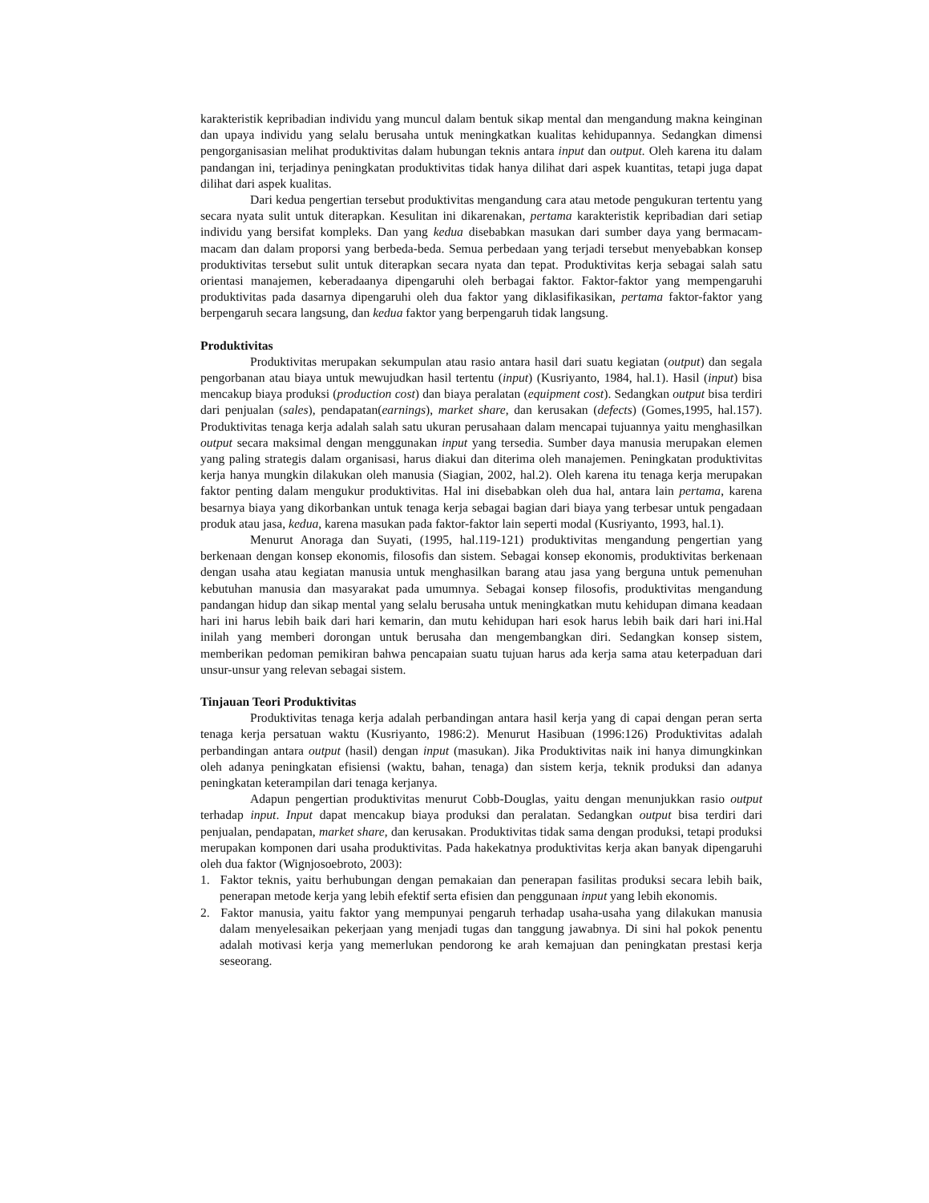karakteristik kepribadian individu yang muncul dalam bentuk sikap mental dan mengandung makna keinginan dan upaya individu yang selalu berusaha untuk meningkatkan kualitas kehidupannya. Sedangkan dimensi pengorganisasian melihat produktivitas dalam hubungan teknis antara input dan output. Oleh karena itu dalam pandangan ini, terjadinya peningkatan produktivitas tidak hanya dilihat dari aspek kuantitas, tetapi juga dapat dilihat dari aspek kualitas.
Dari kedua pengertian tersebut produktivitas mengandung cara atau metode pengukuran tertentu yang secara nyata sulit untuk diterapkan. Kesulitan ini dikarenakan, pertama karakteristik kepribadian dari setiap individu yang bersifat kompleks. Dan yang kedua disebabkan masukan dari sumber daya yang bermacam-macam dan dalam proporsi yang berbeda-beda. Semua perbedaan yang terjadi tersebut menyebabkan konsep produktivitas tersebut sulit untuk diterapkan secara nyata dan tepat. Produktivitas kerja sebagai salah satu orientasi manajemen, keberadaanya dipengaruhi oleh berbagai faktor. Faktor-faktor yang mempengaruhi produktivitas pada dasarnya dipengaruhi oleh dua faktor yang diklasifikasikan, pertama faktor-faktor yang berpengaruh secara langsung, dan kedua faktor yang berpengaruh tidak langsung.
Produktivitas
Produktivitas merupakan sekumpulan atau rasio antara hasil dari suatu kegiatan (output) dan segala pengorbanan atau biaya untuk mewujudkan hasil tertentu (input) (Kusriyanto, 1984, hal.1). Hasil (input) bisa mencakup biaya produksi (production cost) dan biaya peralatan (equipment cost). Sedangkan output bisa terdiri dari penjualan (sales), pendapatan(earnings), market share, dan kerusakan (defects) (Gomes,1995, hal.157). Produktivitas tenaga kerja adalah salah satu ukuran perusahaan dalam mencapai tujuannya yaitu menghasilkan output secara maksimal dengan menggunakan input yang tersedia. Sumber daya manusia merupakan elemen yang paling strategis dalam organisasi, harus diakui dan diterima oleh manajemen. Peningkatan produktivitas kerja hanya mungkin dilakukan oleh manusia (Siagian, 2002, hal.2). Oleh karena itu tenaga kerja merupakan faktor penting dalam mengukur produktivitas. Hal ini disebabkan oleh dua hal, antara lain pertama, karena besarnya biaya yang dikorbankan untuk tenaga kerja sebagai bagian dari biaya yang terbesar untuk pengadaan produk atau jasa, kedua, karena masukan pada faktor-faktor lain seperti modal (Kusriyanto, 1993, hal.1).
Menurut Anoraga dan Suyati, (1995, hal.119-121) produktivitas mengandung pengertian yang berkenaan dengan konsep ekonomis, filosofis dan sistem. Sebagai konsep ekonomis, produktivitas berkenaan dengan usaha atau kegiatan manusia untuk menghasilkan barang atau jasa yang berguna untuk pemenuhan kebutuhan manusia dan masyarakat pada umumnya. Sebagai konsep filosofis, produktivitas mengandung pandangan hidup dan sikap mental yang selalu berusaha untuk meningkatkan mutu kehidupan dimana keadaan hari ini harus lebih baik dari hari kemarin, dan mutu kehidupan hari esok harus lebih baik dari hari ini.Hal inilah yang memberi dorongan untuk berusaha dan mengembangkan diri. Sedangkan konsep sistem, memberikan pedoman pemikiran bahwa pencapaian suatu tujuan harus ada kerja sama atau keterpaduan dari unsur-unsur yang relevan sebagai sistem.
Tinjauan Teori Produktivitas
Produktivitas tenaga kerja adalah perbandingan antara hasil kerja yang di capai dengan peran serta tenaga kerja persatuan waktu (Kusriyanto, 1986:2). Menurut Hasibuan (1996:126) Produktivitas adalah perbandingan antara output (hasil) dengan input (masukan). Jika Produktivitas naik ini hanya dimungkinkan oleh adanya peningkatan efisiensi (waktu, bahan, tenaga) dan sistem kerja, teknik produksi dan adanya peningkatan keterampilan dari tenaga kerjanya.
Adapun pengertian produktivitas menurut Cobb-Douglas, yaitu dengan menunjukkan rasio output terhadap input. Input dapat mencakup biaya produksi dan peralatan. Sedangkan output bisa terdiri dari penjualan, pendapatan, market share, dan kerusakan. Produktivitas tidak sama dengan produksi, tetapi produksi merupakan komponen dari usaha produktivitas. Pada hakekatnya produktivitas kerja akan banyak dipengaruhi oleh dua faktor (Wignjosoebroto, 2003):
1. Faktor teknis, yaitu berhubungan dengan pemakaian dan penerapan fasilitas produksi secara lebih baik, penerapan metode kerja yang lebih efektif serta efisien dan penggunaan input yang lebih ekonomis.
2. Faktor manusia, yaitu faktor yang mempunyai pengaruh terhadap usaha-usaha yang dilakukan manusia dalam menyelesaikan pekerjaan yang menjadi tugas dan tanggung jawabnya. Di sini hal pokok penentu adalah motivasi kerja yang memerlukan pendorong ke arah kemajuan dan peningkatan prestasi kerja seseorang.